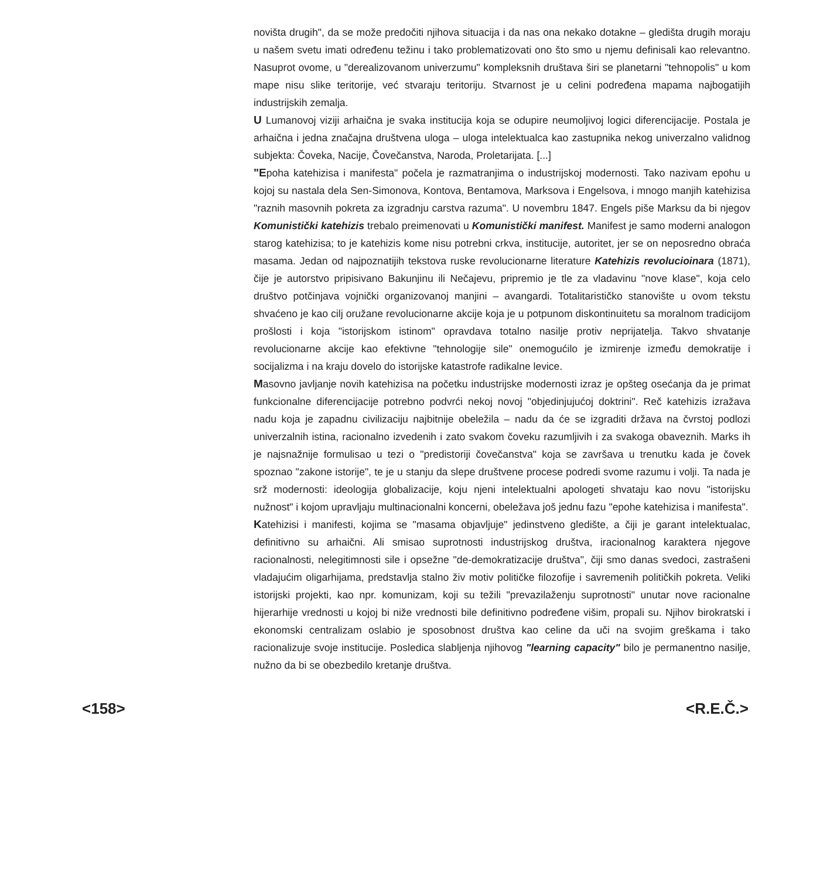novišta drugih", da se može predočiti njihova situacija i da nas ona nekako dotakne – gledišta drugih moraju u našem svetu imati određenu težinu i tako problematizovati ono što smo u njemu definisali kao relevantno. Nasuprot ovome, u "derealizovanom univerzumu" kompleksnih društava širi se planetarni "tehnopolis" u kom mape nisu slike teritorije, već stvaraju teritoriju. Stvarnost je u celini podređena mapama najbogatijih industrijskih zemalja.
U Lumanovoj viziji arhaična je svaka institucija koja se odupire neumoljivoj logici diferencijacije. Postala je arhaična i jedna značajna društvena uloga – uloga intelektualca kao zastupnika nekog univerzalno validnog subjekta: Čoveka, Nacije, Čovečanstva, Naroda, Proletarijata. [...]
"Epoha katehizisa i manifesta" počela je razmatranjima o industrijskoj modernosti. Tako nazivam epohu u kojoj su nastala dela Sen-Simonova, Kontova, Bentamova, Marksova i Engelsova, i mnogo manjih katehizisa "raznih masovnih pokreta za izgradnju carstva razuma". U novembru 1847. Engels piše Marksu da bi njegov Komunistički katehizis trebalo preimenovati u Komunistički manifest. Manifest je samo moderni analogon starog katehizisa; to je katehizis kome nisu potrebni crkva, institucije, autoritet, jer se on neposredno obraća masama. Jedan od najpoznatijih tekstova ruske revolucionarne literature Katehizis revolucioinara (1871), čije je autorstvo pripisivano Bakunjinu ili Nečajevu, pripremio je tle za vladavinu "nove klase", koja celo društvo potčinjava vojnički organizovanoj manjini – avangardi. Totalitarističko stanovište u ovom tekstu shvaćeno je kao cilj oružane revolucionarne akcije koja je u potpunom diskontinuitetu sa moralnom tradicijom prošlosti i koja "istorijskom istinom" opravdava totalno nasilje protiv neprijatelja. Takvo shvatanje revolucionarne akcije kao efektivne "tehnologije sile" onemogućilo je izmirenje između demokratije i socijalizma i na kraju dovelo do istorijske katastrofe radikalne levice.
Masovno javljanje novih katehizisa na početku industrijske modernosti izraz je opšteg osećanja da je primat funkcionalne diferencijacije potrebno podvrći nekoj novoj "objedinjujućoj doktrini". Reč katehizis izražava nadu koja je zapadnu civilizaciju najbitnije obeležila – nadu da će se izgraditi država na čvrstoj podlozi univerzalnih istina, racionalno izvedenih i zato svakom čoveku razumljivih i za svakoga obaveznih. Marks ih je najsnažnije formulisao u tezi o "predistoriji čovečanstva" koja se završava u trenutku kada je čovek spoznao "zakone istorije", te je u stanju da slepe društvene procese podredi svome razumu i volji. Ta nada je srž modernosti: ideologija globalizacije, koju njeni intelektualni apologeti shvataju kao novu "istorijsku nužnost" i kojom upravljaju multinacionalni koncerni, obeležava još jednu fazu "epohe katehizisa i manifesta".
Katehizisi i manifesti, kojima se "masama objavljuje" jedinstveno gledište, a čiji je garant intelektualac, definitivno su arhaični. Ali smisao suprotnosti industrijskog društva, iracionalnog karaktera njegove racionalnosti, nelegitimnosti sile i opsežne "de-demokratizacije društva", čiji smo danas svedoci, zastrašeni vladajućim oligarhijama, predstavlja stalno živ motiv političke filozofije i savremenih političkih pokreta. Veliki istorijski projekti, kao npr. komunizam, koji su težili "prevazilaženju suprotnosti" unutar nove racionalne hijerarhije vrednosti u kojoj bi niže vrednosti bile definitivno podređene višim, propali su. Njihov birokratski i ekonomski centralizam oslabio je sposobnost društva kao celine da uči na svojim greškama i tako racionalizuje svoje institucije. Posledica slabljenja njihovog "learning capacity" bilo je permanentno nasilje, nužno da bi se obezbedilo kretanje društva.
<158> <R.E.Č.>